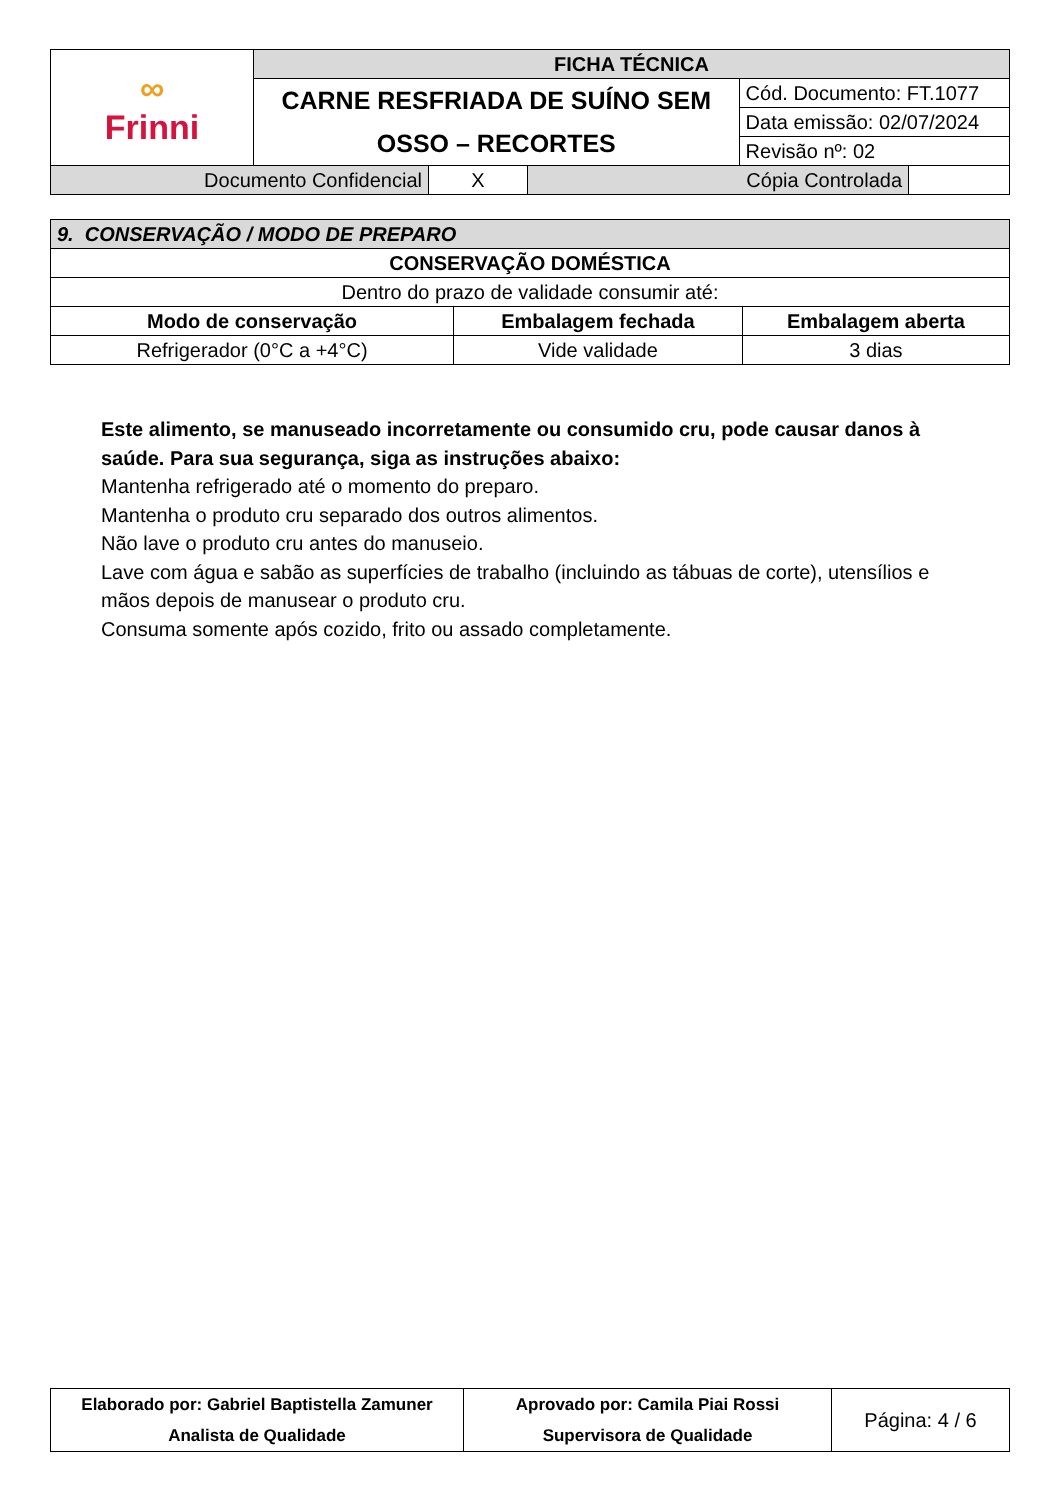| ∞ Frinni | FICHA TÉCNICA | |
| | CARNE RESFRIADA DE SUÍNO SEM OSSO – RECORTES | Cód. Documento: FT.1077 |
| | | Data emissão: 02/07/2024 |
| | | Revisão nº: 02 |
| Documento Confidencial | X | Cópia Controlada | |
| 9. CONSERVAÇÃO / MODO DE PREPARO | | |
| CONSERVAÇÃO DOMÉSTICA | | |
| Dentro do prazo de validade consumir até: | | |
| Modo de conservação | Embalagem fechada | Embalagem aberta |
| Refrigerador (0°C a +4°C) | Vide validade | 3 dias |
Este alimento, se manuseado incorretamente ou consumido cru, pode causar danos à saúde. Para sua segurança, siga as instruções abaixo:
Mantenha refrigerado até o momento do preparo.
Mantenha o produto cru separado dos outros alimentos.
Não lave o produto cru antes do manuseio.
Lave com água e sabão as superfícies de trabalho (incluindo as tábuas de corte), utensílios e mãos depois de manusear o produto cru.
Consuma somente após cozido, frito ou assado completamente.
| Elaborado por: Gabriel Baptistella Zamuner Analista de Qualidade | Aprovado por: Camila Piai Rossi Supervisora de Qualidade | Página: 4 / 6 |